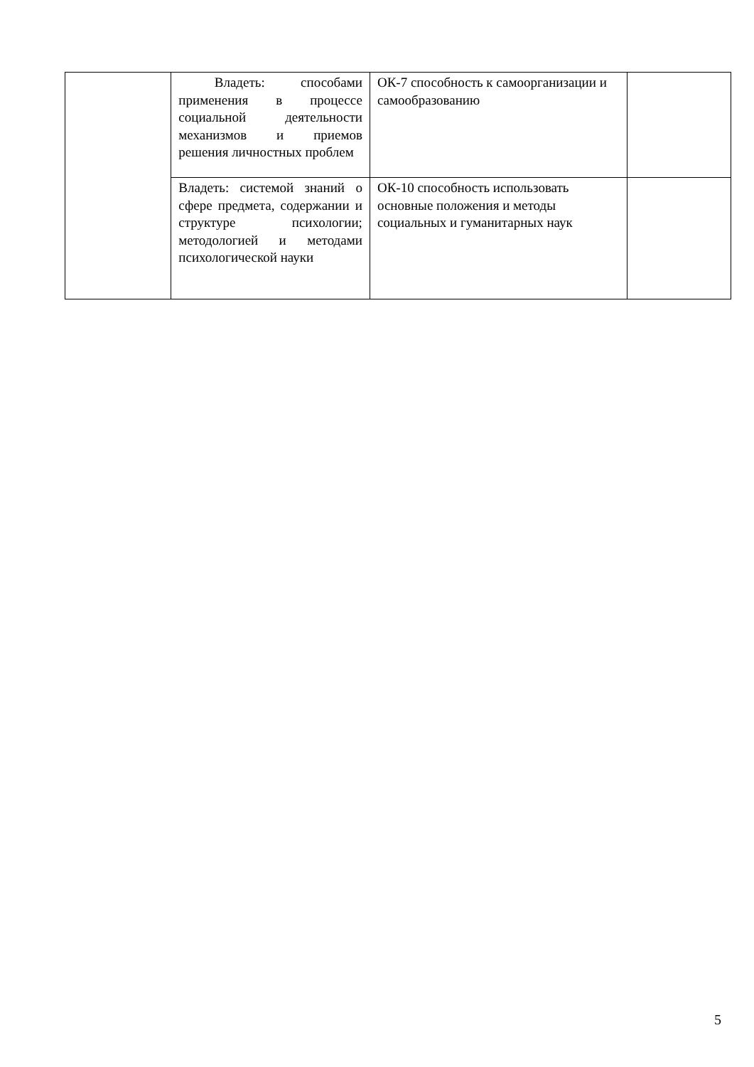| | Владеть: способами применения в процессе социальной деятельности механизмов и приемов решения личностных проблем | ОК-7 способность к самоорганизации и самообразованию | |
| | Владеть: системой знаний о сфере предмета, содержании и структуре психологии; методологией и методами психологической науки | ОК-10 способность использовать основные положения и методы социальных и гуманитарных наук | |
5